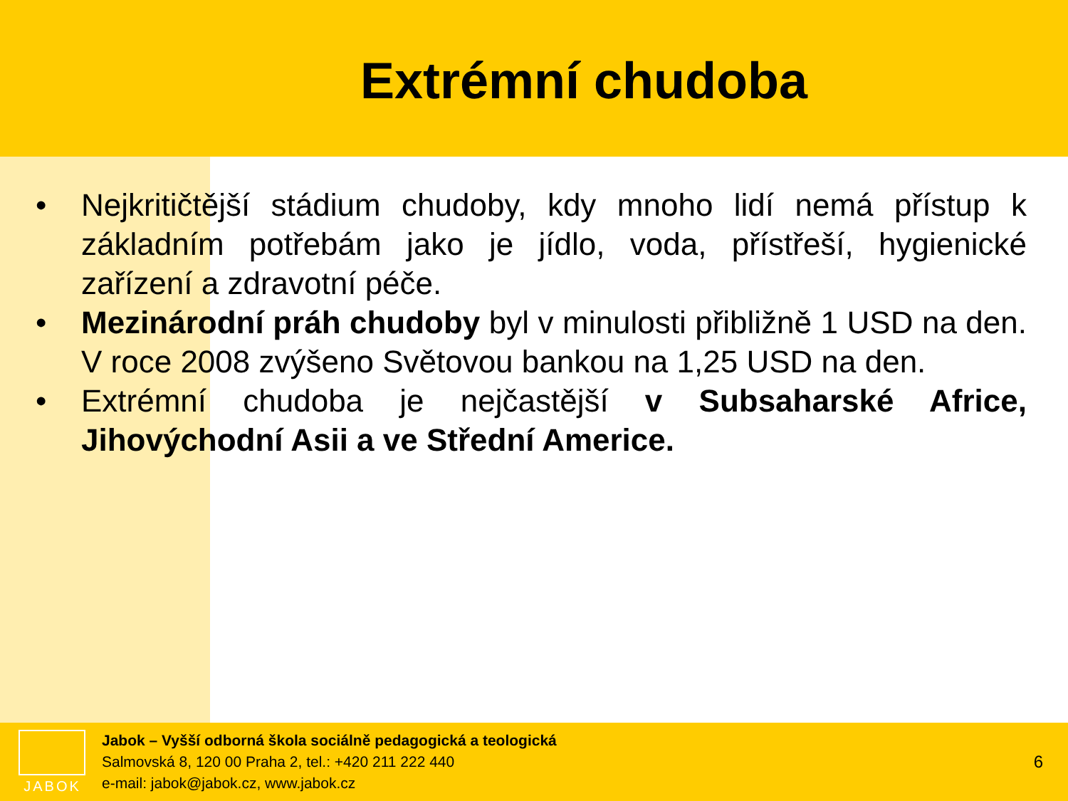Extrémní chudoba
• Nejkritičtější stádium chudoby, kdy mnoho lidí nemá přístup k základním potřebám jako je jídlo, voda, přístřeší, hygienické zařízení a zdravotní péče.
• Mezinárodní práh chudoby byl v minulosti přibližně 1 USD na den. V roce 2008 zvýšeno Světovou bankou na 1,25 USD na den.
• Extrémní chudoba je nejčastější v Subsaharské Africe, Jihovýchodní Asii a ve Střední Americe.
JABOK
Jabok – Vyšší odborná škola sociálně pedagogická a teologická
Salmovská 8, 120 00 Praha 2, tel.: +420 211 222 440
e-mail: jabok@jabok.cz, www.jabok.cz
6